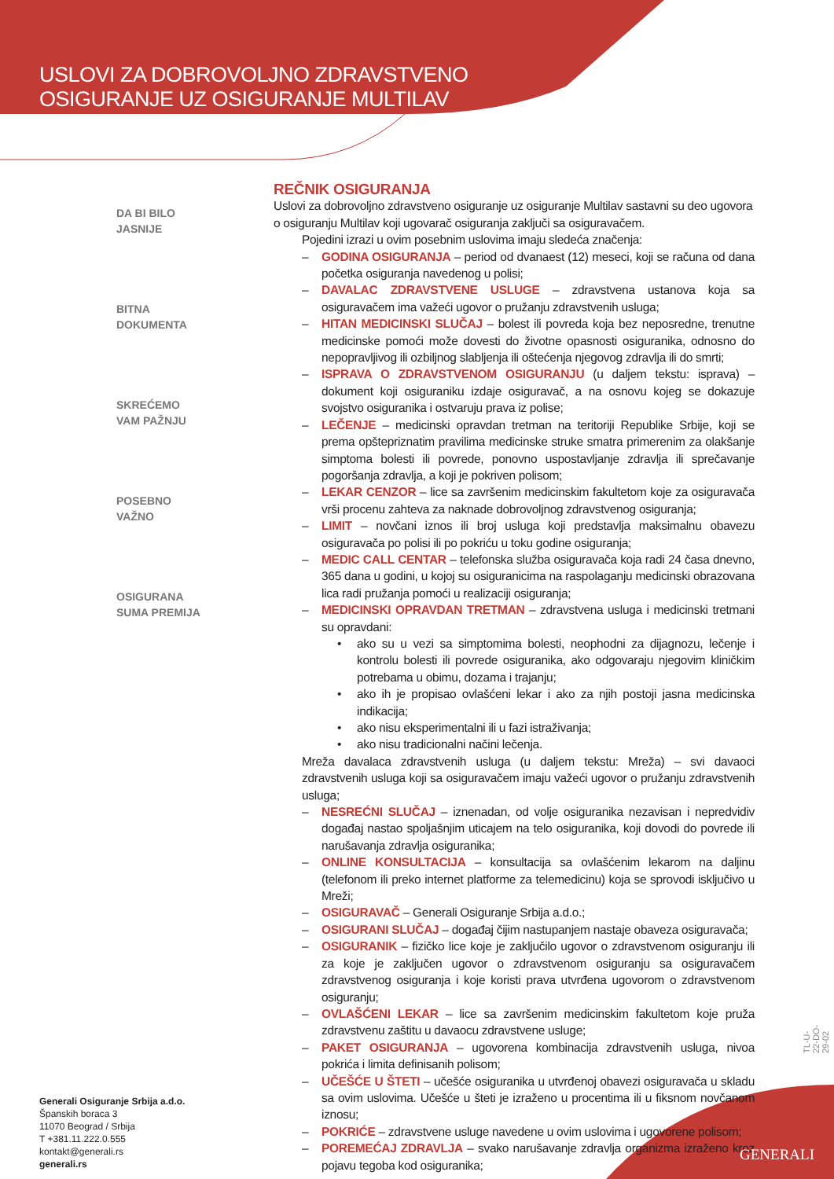USLOVI ZA DOBROVOLJNO ZDRAVSTVENO
OSIGURANJE UZ OSIGURANJE MULTILAV
DA BI BILO
JASNIJE
BITNA
DOKUMENTA
SKREĆEMO
VAM PAŽNJU
POSEBNO
VAŽNO
OSIGURANA
SUMA PREMIJA
REČNIK OSIGURANJA
Uslovi za dobrovoljno zdravstveno osiguranje uz osiguranje Multilav sastavni su deo ugovora o osiguranju Multilav koji ugovarač osiguranja zaključi sa osiguravačem.
Pojedini izrazi u ovim posebnim uslovima imaju sledeća značenja:
– GODINA OSIGURANJA – period od dvanaest (12) meseci, koji se računa od dana početka osiguranja navedenog u polisi;
– DAVALAC ZDRAVSTVENE USLUGE – zdravstvena ustanova koja sa osiguravačem ima važeći ugovor o pružanju zdravstvenih usluga;
– HITAN MEDICINSKI SLUČAJ – bolest ili povreda koja bez neposredne, trenutne medicinske pomoći može dovesti do životne opasnosti osiguranika, odnosno do nepopravljivog ili ozbiljnog slabljenja ili oštećenja njegovog zdravlja ili do smrti;
– ISPRAVA O ZDRAVSTVENOM OSIGURANJU (u daljem tekstu: isprava) – dokument koji osiguraniku izdaje osiguravač, a na osnovu kojeg se dokazuje svojstvo osiguranika i ostvaruju prava iz polise;
– LEČENJE – medicinski opravdan tretman na teritoriji Republike Srbije, koji se prema opštepriznatim pravilima medicinske struke smatra primerenim za olakšanje simptoma bolesti ili povrede, ponovno uspostavljanje zdravlja ili sprečavanje pogoršanja zdravlja, a koji je pokriven polisom;
– LEKAR CENZOR – lice sa završenim medicinskim fakultetom koje za osiguravača vrši procenu zahteva za naknade dobrovoljnog zdravstvenog osiguranja;
– LIMIT – novčani iznos ili broj usluga koji predstavlja maksimalnu obavezu osiguravača po polisi ili po pokriću u toku godine osiguranja;
– MEDIC CALL CENTAR – telefonska služba osiguravača koja radi 24 časa dnevno, 365 dana u godini, u kojoj su osiguranicima na raspolaganju medicinski obrazovana lica radi pružanja pomoći u realizaciji osiguranja;
– MEDICINSKI OPRAVDAN TRETMAN – zdravstvena usluga i medicinski tretmani su opravdani:
• ako su u vezi sa simptomima bolesti, neophodni za dijagnozu, lečenje i kontrolu bolesti ili povrede osiguranika, ako odgovaraju njegovim kliničkim potrebama u obimu, dozama i trajanju;
• ako ih je propisao ovlašćeni lekar i ako za njih postoji jasna medicinska indikacija;
• ako nisu eksperimentalni ili u fazi istraživanja;
• ako nisu tradicionalni načini lečenja.
Mreža davalaca zdravstvenih usluga (u daljem tekstu: Mreža) – svi davaoci zdravstvenih usluga koji sa osiguravačem imaju važeći ugovor o pružanju zdravstvenih usluga;
– NESREĆNI SLUČAJ – iznenadan, od volje osiguranika nezavisan i nepredvidiv događaj nastao spoljašnjim uticajem na telo osiguranika, koji dovodi do povrede ili narušavanja zdravlja osiguranika;
– ONLINE KONSULTACIJA – konsultacija sa ovlašćenim lekarom na daljinu (telefonom ili preko internet platforme za telemedicinu) koja se sprovodi isključivo u Mreži;
– OSIGURAVAČ – Generali Osiguranje Srbija a.d.o.;
– OSIGURANI SLUČAJ – događaj čijim nastupanjem nastaje obaveza osiguravača;
– OSIGURANIK – fizičko lice koje je zaključilo ugovor o zdravstvenom osiguranju ili za koje je zaključen ugovor o zdravstvenom osiguranju sa osiguravačem zdravstvenog osiguranja i koje koristi prava utvrđena ugovorom o zdravstvenom osiguranju;
– OVLAŠĆENI LEKAR – lice sa završenim medicinskim fakultetom koje pruža zdravstvenu zaštitu u davaocu zdravstvene usluge;
– PAKET OSIGURANJA – ugovorena kombinacija zdravstvenih usluga, nivoa pokrića i limita definisanih polisom;
– UČEŠĆE U ŠTETI – učešće osiguranika u utvrđenoj obavezi osiguravača u skladu sa ovim uslovima. Učešće u šteti je izraženo u procentima ili u fiksnom novčanom iznosu;
– POKRIĆE – zdravstvene usluge navedene u ovim uslovima i ugovorene polisom;
– POREMEĆAJ ZDRAVLJA – svako narušavanje zdravlja organizma izraženo kroz pojavu tegoba kod osiguranika;
Generali Osiguranje Srbija a.d.o.
Španskih boraca 3
11070 Beograd / Srbija
T +381.11.222.0.555
kontakt@generali.rs
generali.rs
TL-U-22-DO-29-02
GENERALI